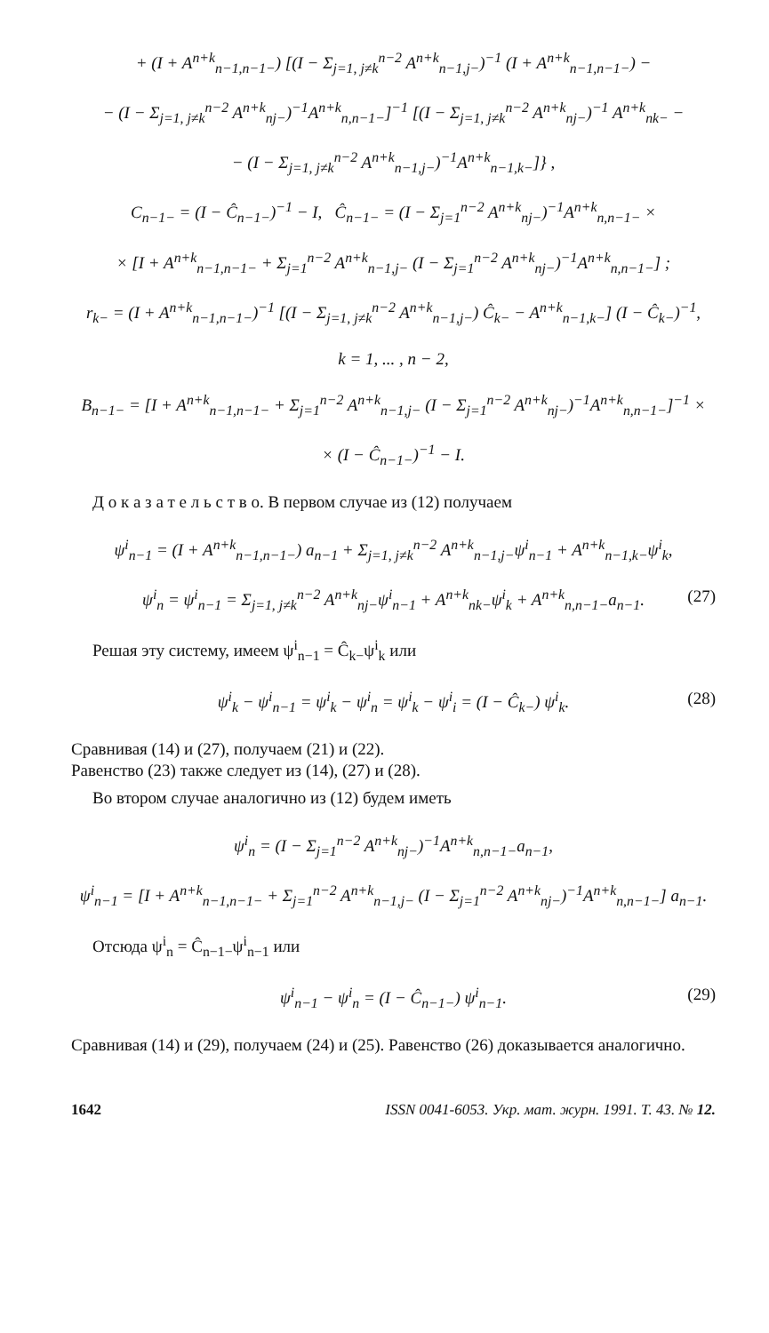+ (I + A<sup>n+k</sup><sub>n−1,n−1−</sub>) [(I − Σ<sub>j=1, j≠k</sub><sup>n−2</sup> A<sup>n+k</sup><sub>n−1,j−</sub>)<sup>−1</sup> (I + A<sup>n+k</sup><sub>n−1,n−1−</sub>) −
− (I − Σ<sub>j=1, j≠k</sub><sup>n−2</sup> A<sup>n+k</sup><sub>nj−</sub>)<sup>−1</sup>A<sup>n+k</sup><sub>n,n−1−</sub>]<sup>−1</sup> [(I − Σ<sub>j=1, j≠k</sub><sup>n−2</sup> A<sup>n+k</sup><sub>nj−</sub>)<sup>−1</sup> A<sup>n+k</sup><sub>nk−</sub> −
− (I − Σ<sub>j=1, j≠k</sub><sup>n−2</sup> A<sup>n+k</sup><sub>n−1,j−</sub>)<sup>−1</sup>A<sup>n+k</sup><sub>n−1,k−</sub>]} ,
C<sub>n−1−</sub> = (I − Ĉ<sub>n−1−</sub>)<sup>−1</sup> − I, Ĉ<sub>n−1−</sub> = (I − Σ<sub>j=1</sub><sup>n−2</sup> A<sup>n+k</sup><sub>nj−</sub>)<sup>−1</sup>A<sup>n+k</sup><sub>n,n−1−</sub> ×
× [I + A<sup>n+k</sup><sub>n−1,n−1−</sub> + Σ<sub>j=1</sub><sup>n−2</sup> A<sup>n+k</sup><sub>n−1,j−</sub> (I − Σ<sub>j=1</sub><sup>n−2</sup> A<sup>n+k</sup><sub>nj−</sub>)<sup>−1</sup>A<sup>n+k</sup><sub>n,n−1−</sub>] ;
r<sub>k−</sub> = (I + A<sup>n+k</sup><sub>n−1,n−1−</sub>)<sup>−1</sup> [(I − Σ<sub>j=1, j≠k</sub><sup>n−2</sup> A<sup>n+k</sup><sub>n−1,j−</sub>) Ĉ<sub>k−</sub> − A<sup>n+k</sup><sub>n−1,k−</sub>] (I − Ĉ<sub>k−</sub>)<sup>−1</sup>,
k = 1, ... , n − 2,
B<sub>n−1−</sub> = [I + A<sup>n+k</sup><sub>n−1,n−1−</sub> + Σ<sub>j=1</sub><sup>n−2</sup> A<sup>n+k</sup><sub>n−1,j−</sub> (I − Σ<sub>j=1</sub><sup>n−2</sup> A<sup>n+k</sup><sub>nj−</sub>)<sup>−1</sup>A<sup>n+k</sup><sub>n,n−1−</sub>]<sup>−1</sup> ×
× (I − Ĉ<sub>n−1−</sub>)<sup>−1</sup> − I.
Д о к а з а т е л ь с т в о. В первом случае из (12) получаем
ψ<sup>i</sup><sub>n−1</sub> = (I + A<sup>n+k</sup><sub>n−1,n−1−</sub>) a<sub>n−1</sub> + Σ<sub>j=1, j≠k</sub><sup>n−2</sup> A<sup>n+k</sup><sub>n−1,j−</sub>ψ<sup>i</sup><sub>n−1</sub> + A<sup>n+k</sup><sub>n−1,k−</sub>ψ<sup>i</sup><sub>k</sub>,
ψ<sup>i</sup><sub>n</sub> = ψ<sup>i</sup><sub>n−1</sub> = Σ<sub>j=1, j≠k</sub><sup>n−2</sup> A<sup>n+k</sup><sub>nj−</sub>ψ<sup>i</sup><sub>n−1</sub> + A<sup>n+k</sup><sub>nk−</sub>ψ<sup>i</sup><sub>k</sub> + A<sup>n+k</sup><sub>n,n−1−</sub>a<sub>n−1</sub>. (27)
Решая эту систему, имеем ψ<sup>i</sup><sub>n−1</sub> = Ĉ<sub>k−</sub>ψ<sup>i</sup><sub>k</sub> или
ψ<sup>i</sup><sub>k</sub> − ψ<sup>i</sup><sub>n−1</sub> = ψ<sup>i</sup><sub>k</sub> − ψ<sup>i</sup><sub>n</sub> = ψ<sup>i</sup><sub>k</sub> − ψ<sup>i</sup><sub>i</sub> = (I − Ĉ<sub>k−</sub>) ψ<sup>i</sup><sub>k</sub>. (28)
Сравнивая (14) и (27), получаем (21) и (22).
Равенство (23) также следует из (14), (27) и (28).
Во втором случае аналогично из (12) будем иметь
ψ<sup>i</sup><sub>n</sub> = (I − Σ<sub>j=1</sub><sup>n−2</sup> A<sup>n+k</sup><sub>nj−</sub>)<sup>−1</sup>A<sup>n+k</sup><sub>n,n−1−</sub>a<sub>n−1</sub>,
ψ<sup>i</sup><sub>n−1</sub> = [I + A<sup>n+k</sup><sub>n−1,n−1−</sub> + Σ<sub>j=1</sub><sup>n−2</sup> A<sup>n+k</sup><sub>n−1,j−</sub> (I − Σ<sub>j=1</sub><sup>n−2</sup> A<sup>n+k</sup><sub>nj−</sub>)<sup>−1</sup>A<sup>n+k</sup><sub>n,n−1−</sub>] a<sub>n−1</sub>.
Отсюда ψ<sup>i</sup><sub>n</sub> = Ĉ<sub>n−1−</sub>ψ<sup>i</sup><sub>n−1</sub> или
ψ<sup>i</sup><sub>n−1</sub> − ψ<sup>i</sup><sub>n</sub> = (I − Ĉ<sub>n−1−</sub>) ψ<sup>i</sup><sub>n−1</sub>. (29)
Сравнивая (14) и (29), получаем (24) и (25). Равенство (26) доказывается аналогично.
1642 ISSN 0041-6053. Укр. мат. журн. 1991. Т. 43. № 12.